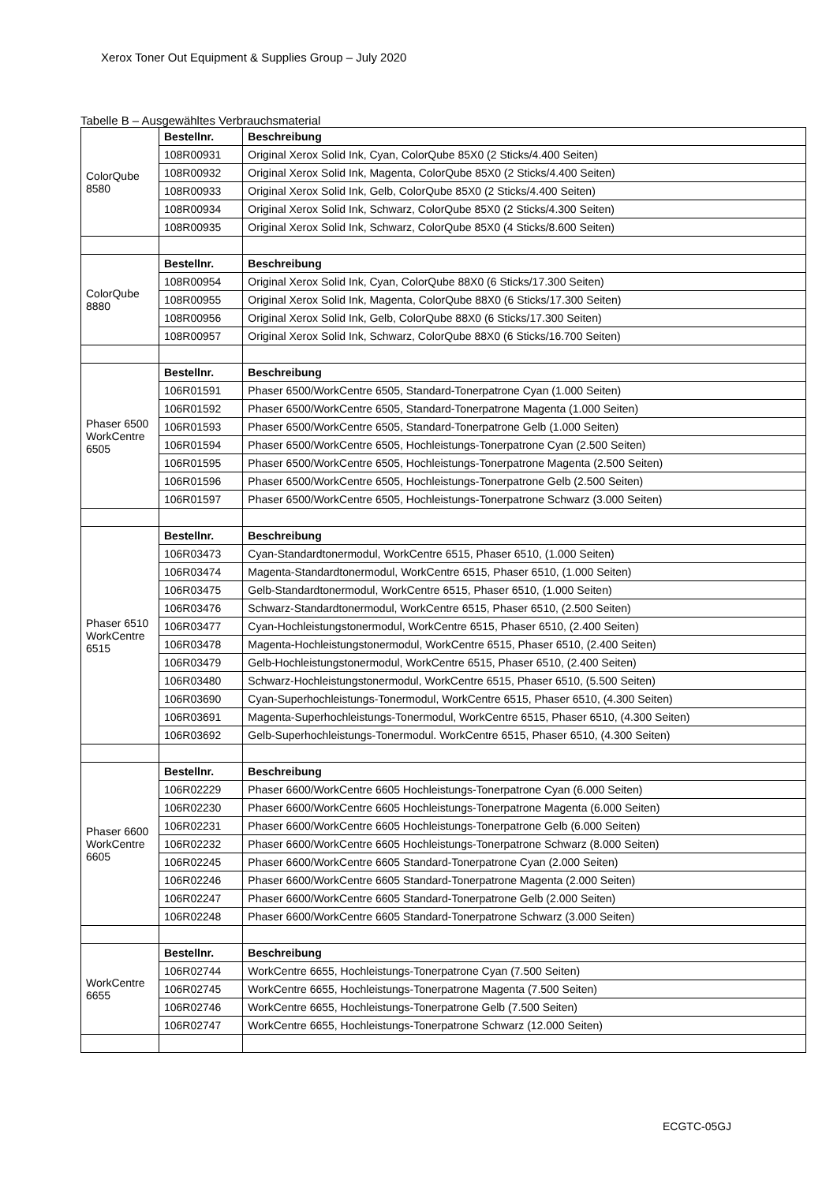Xerox Toner Out Equipment & Supplies Group – July 2020
Tabelle B – Ausgewähltes Verbrauchsmaterial
| ColorQube 8580 | Bestellnr. | Beschreibung |
| | 108R00931 | Original Xerox Solid Ink, Cyan, ColorQube 85X0 (2 Sticks/4.400 Seiten) |
| | 108R00932 | Original Xerox Solid Ink, Magenta, ColorQube 85X0 (2 Sticks/4.400 Seiten) |
| | 108R00933 | Original Xerox Solid Ink, Gelb, ColorQube 85X0 (2 Sticks/4.400 Seiten) |
| | 108R00934 | Original Xerox Solid Ink, Schwarz, ColorQube 85X0 (2 Sticks/4.300 Seiten) |
| | 108R00935 | Original Xerox Solid Ink, Schwarz, ColorQube 85X0 (4 Sticks/8.600 Seiten) |
| ColorQube 8880 | Bestellnr. | Beschreibung |
| | 108R00954 | Original Xerox Solid Ink, Cyan, ColorQube 88X0 (6 Sticks/17.300 Seiten) |
| | 108R00955 | Original Xerox Solid Ink, Magenta, ColorQube 88X0 (6 Sticks/17.300 Seiten) |
| | 108R00956 | Original Xerox Solid Ink, Gelb, ColorQube 88X0 (6 Sticks/17.300 Seiten) |
| | 108R00957 | Original Xerox Solid Ink, Schwarz, ColorQube 88X0 (6 Sticks/16.700 Seiten) |
| Phaser 6500 WorkCentre 6505 | Bestellnr. | Beschreibung |
| | 106R01591 | Phaser 6500/WorkCentre 6505, Standard-Tonerpatrone Cyan (1.000 Seiten) |
| | 106R01592 | Phaser 6500/WorkCentre 6505, Standard-Tonerpatrone Magenta (1.000 Seiten) |
| | 106R01593 | Phaser 6500/WorkCentre 6505, Standard-Tonerpatrone Gelb (1.000 Seiten) |
| | 106R01594 | Phaser 6500/WorkCentre 6505, Hochleistungs-Tonerpatrone Cyan (2.500 Seiten) |
| | 106R01595 | Phaser 6500/WorkCentre 6505, Hochleistungs-Tonerpatrone Magenta (2.500 Seiten) |
| | 106R01596 | Phaser 6500/WorkCentre 6505, Hochleistungs-Tonerpatrone Gelb (2.500 Seiten) |
| | 106R01597 | Phaser 6500/WorkCentre 6505, Hochleistungs-Tonerpatrone Schwarz (3.000 Seiten) |
| Phaser 6510 WorkCentre 6515 | Bestellnr. | Beschreibung |
| | 106R03473 | Cyan-Standardtonermodul, WorkCentre 6515, Phaser 6510, (1.000 Seiten) |
| | 106R03474 | Magenta-Standardtonermodul, WorkCentre 6515, Phaser 6510, (1.000 Seiten) |
| | 106R03475 | Gelb-Standardtonermodul, WorkCentre 6515, Phaser 6510, (1.000 Seiten) |
| | 106R03476 | Schwarz-Standardtonermodul, WorkCentre 6515, Phaser 6510, (2.500 Seiten) |
| | 106R03477 | Cyan-Hochleistungstonermodul, WorkCentre 6515, Phaser 6510, (2.400 Seiten) |
| | 106R03478 | Magenta-Hochleistungstonermodul, WorkCentre 6515, Phaser 6510, (2.400 Seiten) |
| | 106R03479 | Gelb-Hochleistungstonermodul, WorkCentre 6515, Phaser 6510, (2.400 Seiten) |
| | 106R03480 | Schwarz-Hochleistungstonermodul, WorkCentre 6515, Phaser 6510, (5.500 Seiten) |
| | 106R03690 | Cyan-Superhochleistungs-Tonermodul, WorkCentre 6515, Phaser 6510, (4.300 Seiten) |
| | 106R03691 | Magenta-Superhochleistungs-Tonermodul, WorkCentre 6515, Phaser 6510, (4.300 Seiten) |
| | 106R03692 | Gelb-Superhochleistungs-Tonermodul. WorkCentre 6515, Phaser 6510, (4.300 Seiten) |
| Phaser 6600 WorkCentre 6605 | Bestellnr. | Beschreibung |
| | 106R02229 | Phaser 6600/WorkCentre 6605 Hochleistungs-Tonerpatrone Cyan (6.000 Seiten) |
| | 106R02230 | Phaser 6600/WorkCentre 6605 Hochleistungs-Tonerpatrone Magenta (6.000 Seiten) |
| | 106R02231 | Phaser 6600/WorkCentre 6605 Hochleistungs-Tonerpatrone Gelb (6.000 Seiten) |
| | 106R02232 | Phaser 6600/WorkCentre 6605 Hochleistungs-Tonerpatrone Schwarz (8.000 Seiten) |
| | 106R02245 | Phaser 6600/WorkCentre 6605 Standard-Tonerpatrone Cyan (2.000 Seiten) |
| | 106R02246 | Phaser 6600/WorkCentre 6605 Standard-Tonerpatrone Magenta (2.000 Seiten) |
| | 106R02247 | Phaser 6600/WorkCentre 6605 Standard-Tonerpatrone Gelb (2.000 Seiten) |
| | 106R02248 | Phaser 6600/WorkCentre 6605 Standard-Tonerpatrone Schwarz (3.000 Seiten) |
| WorkCentre 6655 | Bestellnr. | Beschreibung |
| | 106R02744 | WorkCentre 6655, Hochleistungs-Tonerpatrone Cyan (7.500 Seiten) |
| | 106R02745 | WorkCentre 6655, Hochleistungs-Tonerpatrone Magenta (7.500 Seiten) |
| | 106R02746 | WorkCentre 6655, Hochleistungs-Tonerpatrone Gelb (7.500 Seiten) |
| | 106R02747 | WorkCentre 6655, Hochleistungs-Tonerpatrone Schwarz (12.000 Seiten) |
ECGTC-05GJ